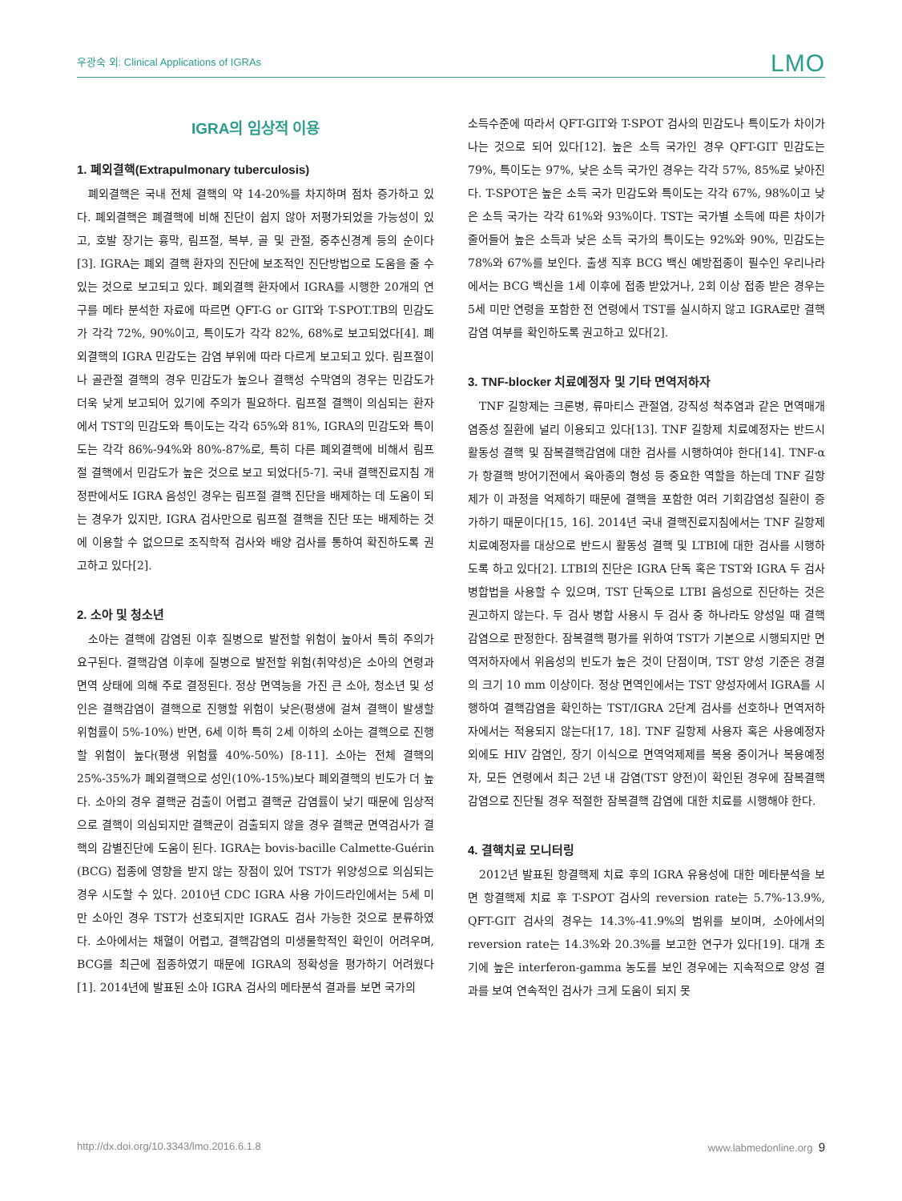우광숙 외: Clinical Applications of IGRAs LMO
IGRA의 임상적 이용
1. 폐외결핵(Extrapulmonary tuberculosis)
폐외결핵은 국내 전체 결핵의 약 14-20%를 차지하며 점차 증가하고 있다. 폐외결핵은 폐결핵에 비해 진단이 쉽지 않아 저평가되었을 가능성이 있고, 호발 장기는 흉막, 림프절, 복부, 골 및 관절, 중추신경계 등의 순이다[3]. IGRA는 폐외 결핵 환자의 진단에 보조적인 진단방법으로 도움을 줄 수 있는 것으로 보고되고 있다. 폐외결핵 환자에서 IGRA를 시행한 20개의 연구를 메타 분석한 자료에 따르면 QFT-G or GIT와 T-SPOT.TB의 민감도가 각각 72%, 90%이고, 특이도가 각각 82%, 68%로 보고되었다[4]. 폐외결핵의 IGRA 민감도는 감염 부위에 따라 다르게 보고되고 있다. 림프절이나 골관절 결핵의 경우 민감도가 높으나 결핵성 수막염의 경우는 민감도가 더욱 낮게 보고되어 있기에 주의가 필요하다. 림프절 결핵이 의심되는 환자에서 TST의 민감도와 특이도는 각각 65%와 81%, IGRA의 민감도와 특이도는 각각 86%-94%와 80%-87%로, 특히 다른 폐외결핵에 비해서 림프절 결핵에서 민감도가 높은 것으로 보고 되었다[5-7]. 국내 결핵진료지침 개정판에서도 IGRA 음성인 경우는 림프절 결핵 진단을 배제하는 데 도움이 되는 경우가 있지만, IGRA 검사만으로 림프절 결핵을 진단 또는 배제하는 것에 이용할 수 없으므로 조직학적 검사와 배양 검사를 통하여 확진하도록 권고하고 있다[2].
2. 소아 및 청소년
소아는 결핵에 감염된 이후 질병으로 발전할 위험이 높아서 특히 주의가 요구된다. 결핵감염 이후에 질병으로 발전할 위험(취약성)은 소아의 연령과 면역 상태에 의해 주로 결정된다. 정상 면역능을 가진 큰 소아, 청소년 및 성인은 결핵감염이 결핵으로 진행할 위험이 낮은(평생에 걸쳐 결핵이 발생할 위험률이 5%-10%) 반면, 6세 이하 특히 2세 이하의 소아는 결핵으로 진행할 위험이 높다(평생 위험률 40%-50%) [8-11]. 소아는 전체 결핵의 25%-35%가 폐외결핵으로 성인(10%-15%)보다 폐외결핵의 빈도가 더 높다. 소아의 경우 결핵균 검출이 어렵고 결핵균 감염률이 낮기 때문에 임상적으로 결핵이 의심되지만 결핵균이 검출되지 않을 경우 결핵균 면역검사가 결핵의 감별진단에 도움이 된다. IGRA는 bovis-bacille Calmette-Guérin (BCG) 접종에 영향을 받지 않는 장점이 있어 TST가 위양성으로 의심되는 경우 시도할 수 있다. 2010년 CDC IGRA 사용 가이드라인에서는 5세 미만 소아인 경우 TST가 선호되지만 IGRA도 검사 가능한 것으로 분류하였다. 소아에서는 채혈이 어렵고, 결핵감염의 미생물학적인 확인이 어려우며, BCG를 최근에 접종하였기 때문에 IGRA의 정확성을 평가하기 어려웠다[1]. 2014년에 발표된 소아 IGRA 검사의 메타분석 결과를 보면 국가의
소득수준에 따라서 QFT-GIT와 T-SPOT 검사의 민감도나 특이도가 차이가 나는 것으로 되어 있다[12]. 높은 소득 국가인 경우 QFT-GIT 민감도는 79%, 특이도는 97%, 낮은 소득 국가인 경우는 각각 57%, 85%로 낮아진다. T-SPOT은 높은 소득 국가 민감도와 특이도는 각각 67%, 98%이고 낮은 소득 국가는 각각 61%와 93%이다. TST는 국가별 소득에 따른 차이가 줄어들어 높은 소득과 낮은 소득 국가의 특이도는 92%와 90%, 민감도는 78%와 67%를 보인다. 출생 직후 BCG 백신 예방접종이 필수인 우리나라에서는 BCG 백신을 1세 이후에 접종 받았거나, 2회 이상 접종 받은 경우는 5세 미만 연령을 포함한 전 연령에서 TST를 실시하지 않고 IGRA로만 결핵감염 여부를 확인하도록 권고하고 있다[2].
3. TNF-blocker 치료예정자 및 기타 면역저하자
TNF 길항제는 크론병, 류마티스 관절염, 강직성 척추염과 같은 면역매개 염증성 질환에 널리 이용되고 있다[13]. TNF 길항제 치료예정자는 반드시 활동성 결핵 및 잠복결핵감염에 대한 검사를 시행하여야 한다[14]. TNF-α가 항결핵 방어기전에서 육아종의 형성 등 중요한 역할을 하는데 TNF 길항제가 이 과정을 억제하기 때문에 결핵을 포함한 여러 기회감염성 질환이 증가하기 때문이다[15, 16]. 2014년 국내 결핵진료지침에서는 TNF 길항제 치료예정자를 대상으로 반드시 활동성 결핵 및 LTBI에 대한 검사를 시행하도록 하고 있다[2]. LTBI의 진단은 IGRA 단독 혹은 TST와 IGRA 두 검사 병합법을 사용할 수 있으며, TST 단독으로 LTBI 음성으로 진단하는 것은 권고하지 않는다. 두 검사 병합 사용시 두 검사 중 하나라도 양성일 때 결핵감염으로 판정한다. 잠복결핵 평가를 위하여 TST가 기본으로 시행되지만 면역저하자에서 위음성의 빈도가 높은 것이 단점이며, TST 양성 기준은 경결의 크기 10 mm 이상이다. 정상 면역인에서는 TST 양성자에서 IGRA를 시행하여 결핵감염을 확인하는 TST/IGRA 2단계 검사를 선호하나 면역저하자에서는 적용되지 않는다[17, 18]. TNF 길항제 사용자 혹은 사용예정자 외에도 HIV 감염인, 장기 이식으로 면역억제제를 복용 중이거나 복용예정자, 모든 연령에서 최근 2년 내 감염(TST 양전)이 확인된 경우에 잠복결핵 감염으로 진단될 경우 적절한 잠복결핵 감염에 대한 치료를 시행해야 한다.
4. 결핵치료 모니터링
2012년 발표된 항결핵제 치료 후의 IGRA 유용성에 대한 메타분석을 보면 항결핵제 치료 후 T-SPOT 검사의 reversion rate는 5.7%-13.9%, QFT-GIT 검사의 경우는 14.3%-41.9%의 범위를 보이며, 소아에서의 reversion rate는 14.3%와 20.3%를 보고한 연구가 있다[19]. 대개 초기에 높은 interferon-gamma 농도를 보인 경우에는 지속적으로 양성 결과를 보여 연속적인 검사가 크게 도움이 되지 못
http://dx.doi.org/10.3343/lmo.2016.6.1.8 www.labmedonline.org 9